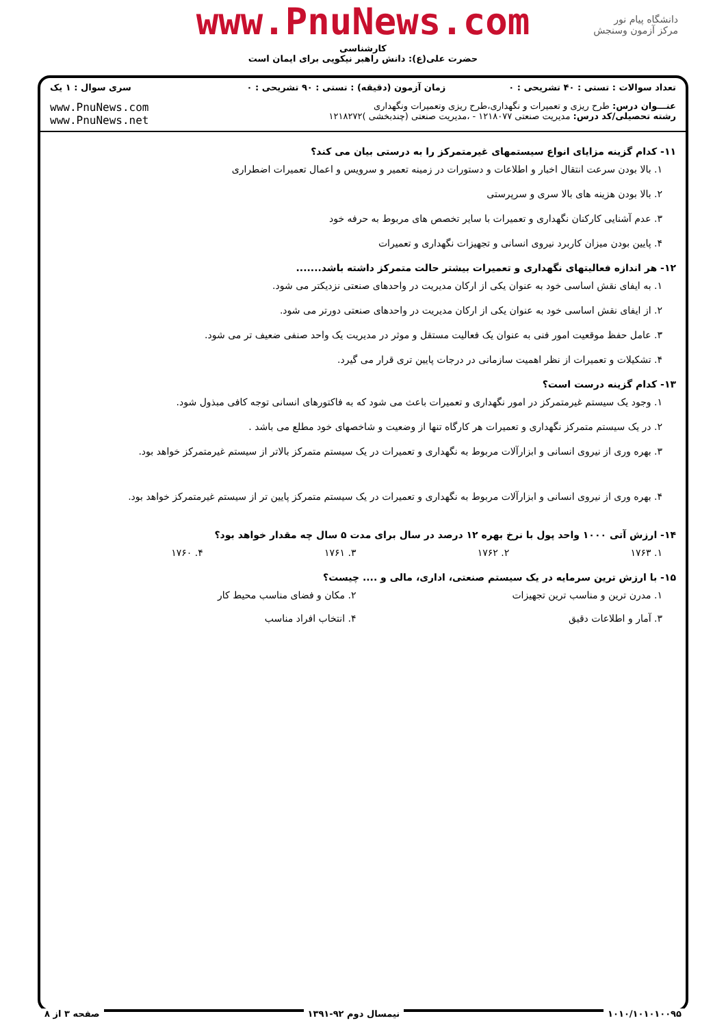www.PnuNews.com
کارشناسی
حضرت علی(ع): دانش راهبر نیکویی برای ایمان است
دانشگاه پیام نور
مرکز آزمون وسنجش
| تعداد سوالات : تستی : ۴۰ تشریحی : ۰ | زمان آزمون (دقیقه) : تستی : ۹۰ تشریحی : ۰ | سری سوال : ۱ یک |
| عنـــوان درس: طرح ریزی و تعمیرات و نگهداری،طرح ریزی وتعمیرات ونگهداری رشته تحصیلی/کد درس: مدیریت صنعتی ۱۲۱۸۰۷۷ - ،مدیریت صنعتی (چندبخشی )۱۲۱۸۲۷۲ | | www.PnuNews.com www.PnuNews.net |
۱۱- کدام گزینه مزایای انواع سیستمهای غیرمتمرکز را به درستی بیان می کند؟
۱. بالا بودن سرعت انتقال اخبار و اطلاعات و دستورات در زمینه تعمیر و سرویس و اعمال تعمیرات اضطراری
۲. بالا بودن هزینه های بالا سری و سرپرستی
۳. عدم آشنایی کارکنان نگهداری و تعمیرات با سایر تخصص های مربوط به حرفه خود
۴. پایین بودن میزان کاربرد نیروی انسانی و تجهیزات نگهداری و تعمیرات
۱۲- هر اندازه فعالیتهای نگهداری و تعمیرات بیشتر حالت متمرکز داشته باشد.......
۱. به ایفای نقش اساسی خود به عنوان یکی از ارکان مدیریت در واحدهای صنعتی نزدیکتر می شود.
۲. از ایفای نقش اساسی خود به عنوان یکی از ارکان مدیریت در واحدهای صنعتی دورتر می شود.
۳. عامل حفظ موقعیت امور فنی به عنوان یک فعالیت مستقل و موثر در مدیریت یک واحد صنفی ضعیف تر می شود.
۴. تشکیلات و تعمیرات از نظر اهمیت سازمانی در درجات پایین تری قرار می گیرد.
۱۳- کدام گزینه درست است؟
۱. وجود یک سیستم غیرمتمرکز در امور نگهداری و تعمیرات باعث می شود که به فاکتورهای انسانی توجه کافی مبذول شود.
۲. در یک سیستم متمرکز نگهداری و تعمیرات هر کارگاه تنها از وضعیت و شاخصهای خود مطلع می باشد .
۳. بهره وری از نیروی انسانی و ابزارآلات مربوط به نگهداری و تعمیرات در یک سیستم متمرکز بالاتر از سیستم غیرمتمرکز خواهد بود.
۴. بهره وری از نیروی انسانی و ابزارآلات مربوط به نگهداری و تعمیرات در یک سیستم متمرکز پایین تر از سیستم غیرمتمرکز خواهد بود.
۱۴- ارزش آتی ۱۰۰۰ واحد پول با نرخ بهره ۱۲ درصد در سال برای مدت ۵ سال چه مقدار خواهد بود؟
۱. ۱۷۶۳ ۲. ۱۷۶۲ ۳. ۱۷۶۱ ۴. ۱۷۶۰
۱۵- با ارزش ترین سرمایه در یک سیستم صنعتی، اداری، مالی و .... چیست؟
۱. مدرن ترین و مناسب ترین تجهیزات ۲. مکان و فضای مناسب محیط کار
۳. آمار و اطلاعات دقیق ۴. انتخاب افراد مناسب
۱۰۱۰/۱۰۱۰۱۰۰۹۵ نیمسال دوم ۹۲-۱۳۹۱ صفحه ۳ از ۸